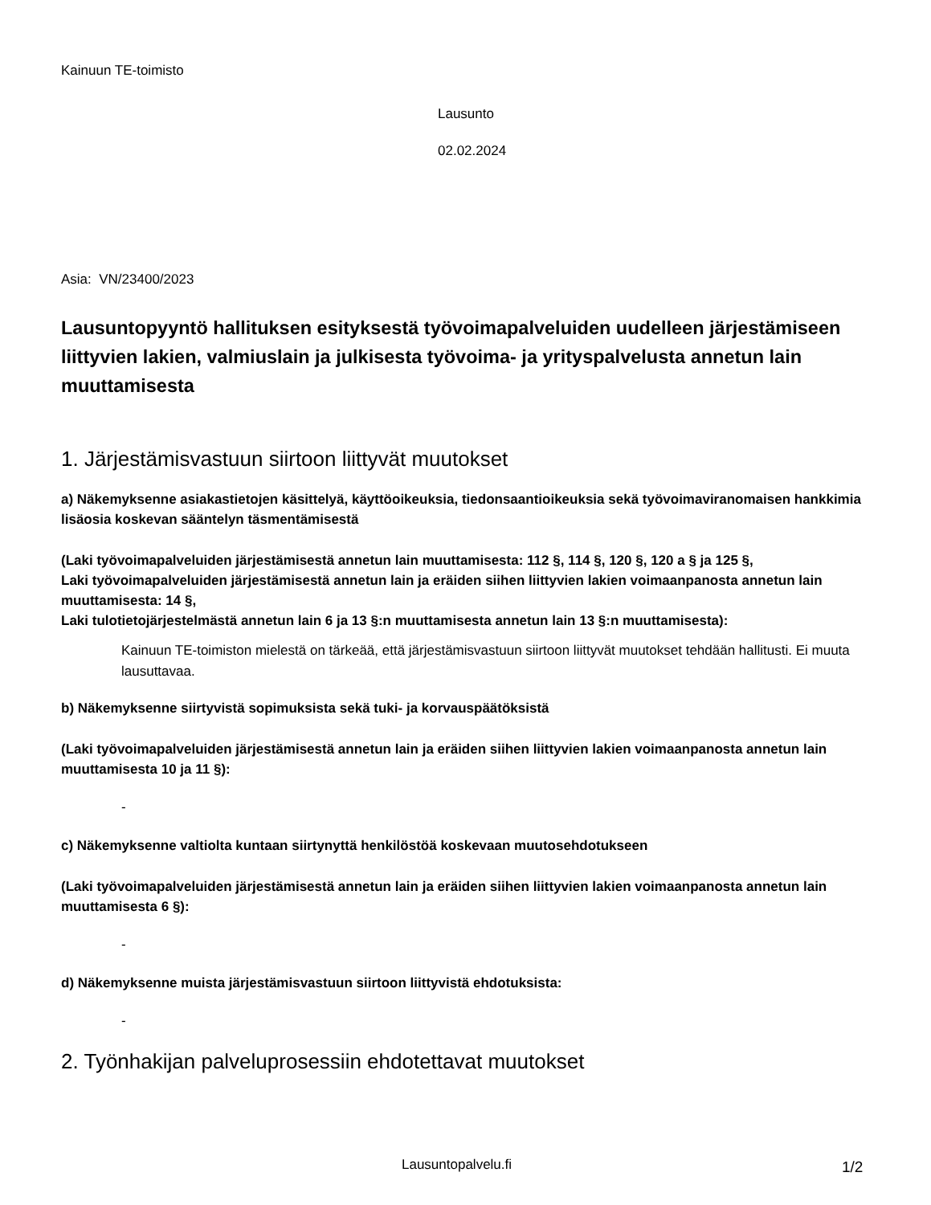Kainuun TE-toimisto
Lausunto
02.02.2024
Asia: VN/23400/2023
Lausuntopyyntö hallituksen esityksestä työvoimapalveluiden uudelleen järjestämiseen liittyvien lakien, valmiuslain ja julkisesta työvoima- ja yrityspalvelusta annetun lain muuttamisesta
1. Järjestämisvastuun siirtoon liittyvät muutokset
a) Näkemyksenne asiakastietojen käsittelyä, käyttöoikeuksia, tiedonsaantioikeuksia sekä työvoimaviranomaisen hankkimia lisäosia koskevan sääntelyn täsmentämisestä
(Laki työvoimapalveluiden järjestämisestä annetun lain muuttamisesta: 112 §, 114 §, 120 §, 120 a § ja 125 §,
Laki työvoimapalveluiden järjestämisestä annetun lain ja eräiden siihen liittyvien lakien voimaanpanosta annetun lain muuttamisesta: 14 §,
Laki tulotietojärjestelmästä annetun lain 6 ja 13 §:n muuttamisesta annetun lain 13 §:n muuttamisesta):
Kainuun TE-toimiston mielestä on tärkeää, että järjestämisvastuun siirtoon liittyvät muutokset tehdään hallitusti. Ei muuta lausuttavaa.
b) Näkemyksenne siirtyvistä sopimuksista sekä tuki- ja korvauspäätöksistä
(Laki työvoimapalveluiden järjestämisestä annetun lain ja eräiden siihen liittyvien lakien voimaanpanosta annetun lain muuttamisesta 10 ja 11 §):
-
c) Näkemyksenne valtiolta kuntaan siirtynyttä henkilöstöä koskevaan muutosehdotukseen
(Laki työvoimapalveluiden järjestämisestä annetun lain ja eräiden siihen liittyvien lakien voimaanpanosta annetun lain muuttamisesta 6 §):
-
d) Näkemyksenne muista järjestämisvastuun siirtoon liittyvistä ehdotuksista:
-
2. Työnhakijan palveluprosessiin ehdotettavat muutokset
Lausuntopalvelu.fi 1/2